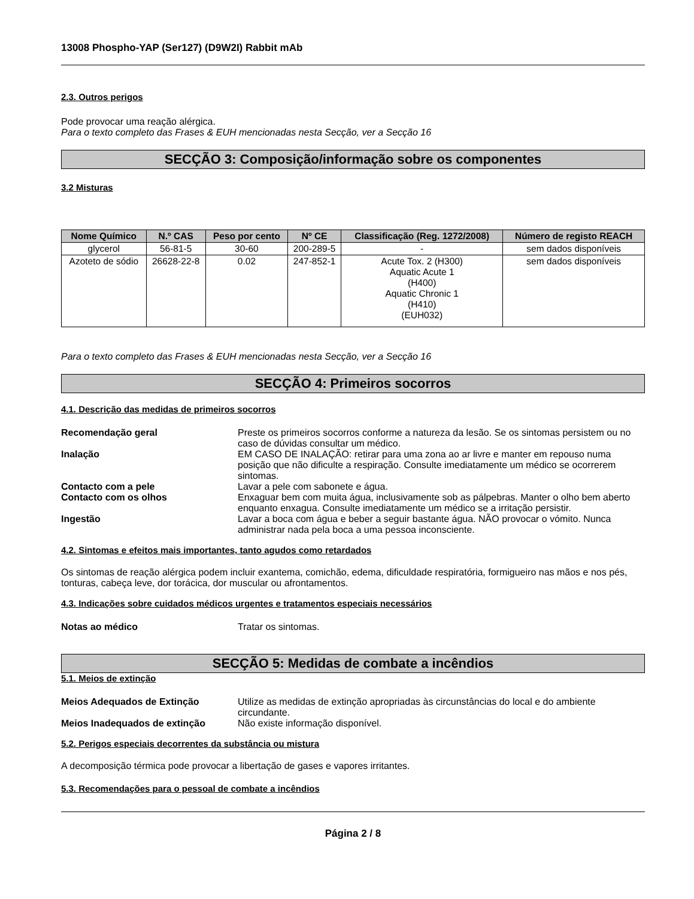13008 Phospho-YAP (Ser127) (D9W2I) Rabbit mAb
2.3. Outros perigos
Pode provocar uma reação alérgica.
Para o texto completo das Frases & EUH mencionadas nesta Secção, ver a Secção 16
SECÇÃO 3: Composição/informação sobre os componentes
3.2 Misturas
| Nome Químico | N.º CAS | Peso por cento | Nº CE | Classificação (Reg. 1272/2008) | Número de registo REACH |
| --- | --- | --- | --- | --- | --- |
| glycerol | 56-81-5 | 30-60 | 200-289-5 | - | sem dados disponíveis |
| Azoteto de sódio | 26628-22-8 | 0.02 | 247-852-1 | Acute Tox. 2 (H300) Aquatic Acute 1 (H400) Aquatic Chronic 1 (H410) (EUH032) | sem dados disponíveis |
Para o texto completo das Frases & EUH mencionadas nesta Secção, ver a Secção 16
SECÇÃO 4: Primeiros socorros
4.1. Descrição das medidas de primeiros socorros
Recomendação geral Preste os primeiros socorros conforme a natureza da lesão. Se os sintomas persistem ou no caso de dúvidas consultar um médico.
Inalação EM CASO DE INALAÇÃO: retirar para uma zona ao ar livre e manter em repouso numa posição que não dificulte a respiração. Consulte imediatamente um médico se ocorrerem sintomas.
Contacto com a pele Lavar a pele com sabonete e água.
Contacto com os olhos Enxaguar bem com muita água, inclusivamente sob as pálpebras. Manter o olho bem aberto enquanto enxagua. Consulte imediatamente um médico se a irritação persistir.
Ingestão Lavar a boca com água e beber a seguir bastante água. NÃO provocar o vómito. Nunca administrar nada pela boca a uma pessoa inconsciente.
4.2. Sintomas e efeitos mais importantes, tanto agudos como retardados
Os sintomas de reação alérgica podem incluir exantema, comichão, edema, dificuldade respiratória, formigueiro nas mãos e nos pés, tonturas, cabeça leve, dor torácica, dor muscular ou afrontamentos.
4.3. Indicações sobre cuidados médicos urgentes e tratamentos especiais necessários
Notas ao médico Tratar os sintomas.
SECÇÃO 5: Medidas de combate a incêndios
5.1. Meios de extinção
Meios Adequados de Extinção Utilize as medidas de extinção apropriadas às circunstâncias do local e do ambiente circundante.
Meios Inadequados de extinção Não existe informação disponível.
5.2. Perigos especiais decorrentes da substância ou mistura
A decomposição térmica pode provocar a libertação de gases e vapores irritantes.
5.3. Recomendações para o pessoal de combate a incêndios
Página 2 / 8